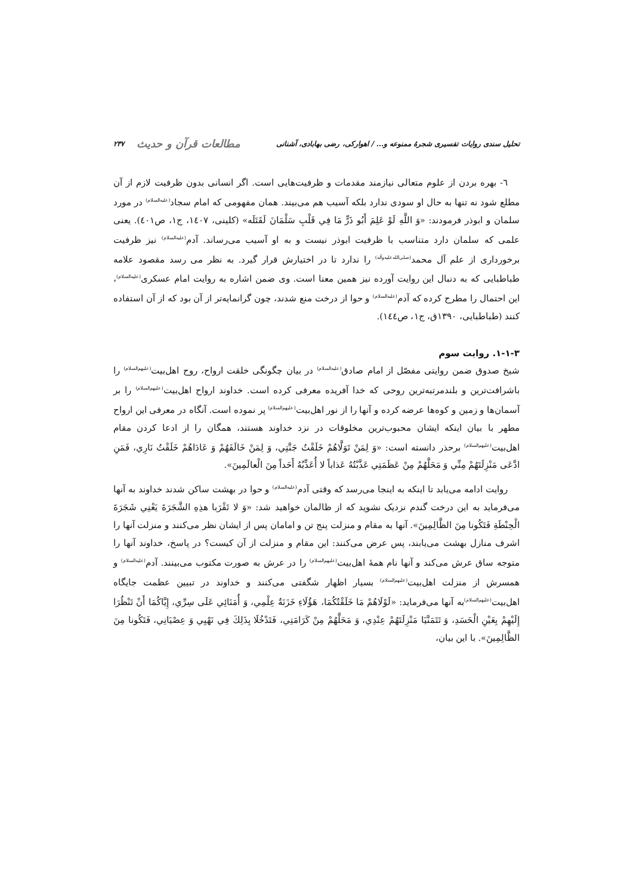تحلیل سندی روایات تفسیری شجرهٔ ممنوعه و... / اهوارکی، رضی بهابادی، آشنانی مطالعات قرآن و حدیث ۲۳۷
٦- بهره بردن از علوم متعالی نیازمند مقدمات و ظرفیت‌هایی است. اگر انسانی بدون ظرفیت لازم از آن مطلع شود نه تنها به حال او سودی ندارد بلکه آسیب هم می‌بیند. همان مفهومی که امام سجاد<sup>(علیه‌السلام)</sup> در مورد سلمان و ابوذر فرمودند: «وَ اللَّهِ لَوْ عَلِمَ أَبُو ذَرٍّ مَا فِي قَلْبِ سَلْمَانَ لَقَتَلَه» (کلینی، ١٤٠٧، ج١، ص٤٠١). یعنی علمی که سلمان دارد متناسب با ظرفیت ابوذر نیست و به او آسیب می‌رساند. آدم<sup>(علیه‌السلام)</sup> نیز ظرفیت برخورداری از علم آل محمد<sup>(صلی‌الله‌علیه‌وآله)</sup> را ندارد تا در اختیارش قرار گیرد. به نظر می رسد مقصود علامه طباطبایی که به دنبال این روایت آورده نیز همین معنا است. وی ضمن اشاره به روایت امام عسکری<sup>(علیه‌السلام)</sup>، این احتمال را مطرح کرده که آدم<sup>(علیه‌السلام)</sup> و حوا از درخت منع شدند، چون گرانمایه‌تر از آن بود که از آن استفاده کنند (طباطبایی، ١٣٩٠ق، ج١، ص١٤٤).
۱-۱-۳. روایت سوم
شیخ صدوق ضمن روایتی مفصّل از امام صادق<sup>(علیه‌السلام)</sup> در بیان چگونگی خلقت ارواح، روح اهل‌بیت<sup>(علیهم‌السلام)</sup> را باشرافت‌ترین و بلندمرتبه‌ترین روحی که خدا آفریده معرفی کرده است. خداوند ارواح اهل‌بیت<sup>(علیهم‌السلام)</sup> را بر آسمان‌ها و زمین و کوه‌ها عرضه کرده و آنها را از نور اهل‌بیت<sup>(علیهم‌السلام)</sup> پر نموده است. آنگاه در معرفی این ارواح مطهر با بیان اینکه ایشان محبوب‌ترین مخلوقات در نزد خداوند هستند، همگان را از ادعا کردن مقام اهل‌بیت<sup>(علیهم‌السلام)</sup> برحذر دانسته است: «وَ لِمَنْ تَوَلَّاهُمْ خَلَقْتُ جَنَّتِي، وَ لِمَنْ خَالَفَهُمْ وَ عَادَاهُمْ خَلَقْتُ نَارِي، فَمَنِ ادَّعَى مَنْزِلَتَهُمْ مِنِّي وَ مَحَلَّهُمْ مِنْ عَظَمَتِي عَذَّبْتُهُ عَذاباً لا أُعَذِّبُهُ أَحَداً مِنَ الْعالَمِينَ».
روایت ادامه می‌یابد تا اینکه به اینجا می‌رسد که وقتی آدم<sup>(علیه‌السلام)</sup> و حوا در بهشت ساکن شدند خداوند به آنها می‌فرماید به این درخت گندم نزدیک نشوید که از ظالمان خواهید شد: «وَ لا تَقْرَبا هذِهِ الشَّجَرَةَ يَعْنِي شَجَرَةَ الْحِنْطَةِ فَتَكُونا مِنَ الظَّالِمِينَ». آنها به مقام و منزلت پنج تن و امامان پس از ایشان نظر می‌کنند و منزلت آنها را اشرف منازل بهشت می‌یابند، پس عرض می‌کنند: این مقام و منزلت از آن کیست؟ در پاسخ، خداوند آنها را متوجه ساق عرش می‌کند و آنها نام همهٔ اهل‌بیت<sup>(علیهم‌السلام)</sup> را در عرش به صورت مکتوب می‌بینند. آدم<sup>(علیه‌السلام)</sup> و همسرش از منزلت اهل‌بیت<sup>(علیهم‌السلام)</sup> بسیار اظهار شگفتی می‌کنند و خداوند در تبیین عظمت جایگاه اهل‌بیت<sup>(علیهم‌السلام)</sup>به آنها می‌فرماید: «لَوْلَاهُمْ مَا خَلَقْتُكُمَا، هَؤُلَاءِ خَزَنَةُ عِلْمِي، وَ أُمَنَائِي عَلَى سِرِّي، إِيَّاكُمَا أَنْ تَنْظُرَا إِلَيْهِمْ بِعَيْنِ الْحَسَدِ، وَ تَتَمَنَّيَا مَنْزِلَتَهُمْ عِنْدِي، وَ مَحَلَّهُمْ مِنْ كَرَامَتِي، فَتَدْخُلَا بِذَلِكَ فِي نَهْيِي وَ عِصْيَانِي، فَتَكُونا مِنَ الظَّالِمِينَ». با این بیان،